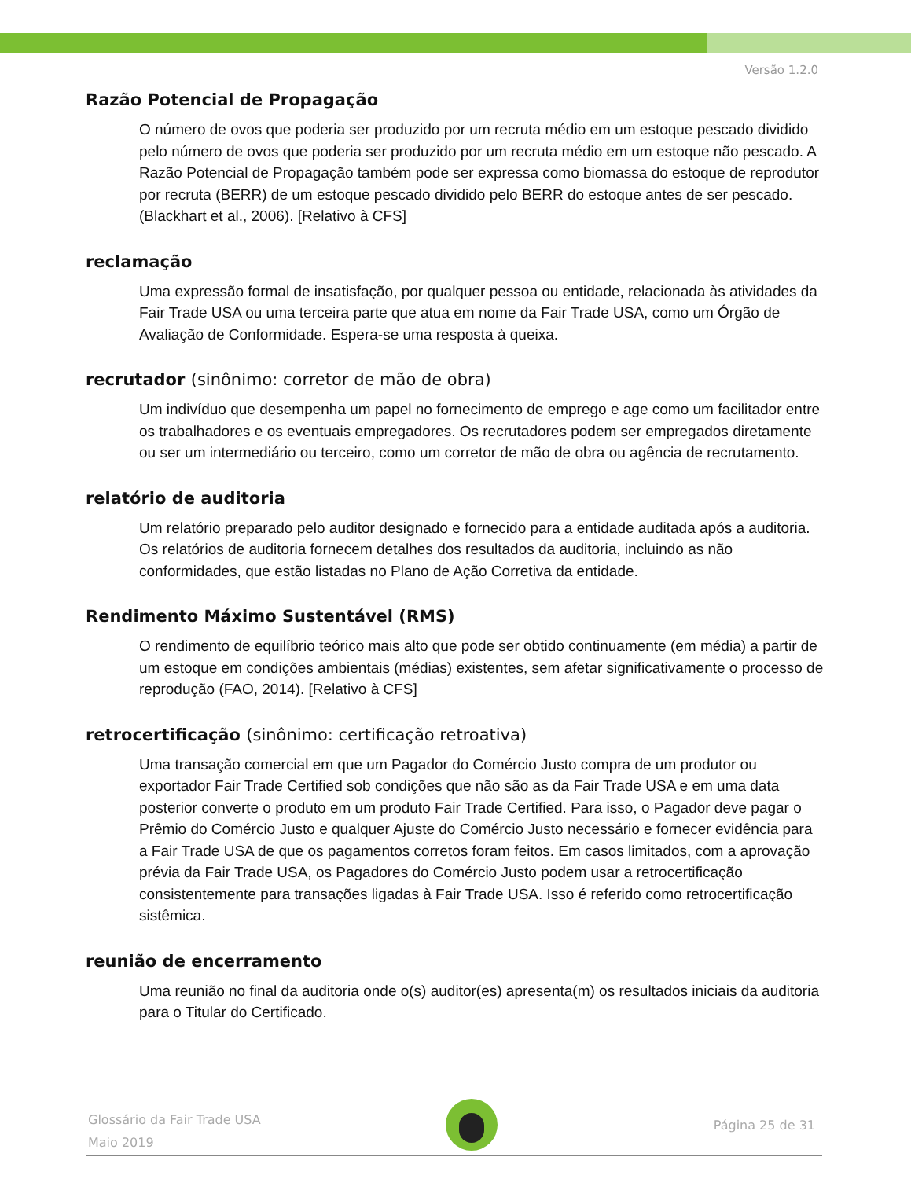Versão 1.2.0
Razão Potencial de Propagação
O número de ovos que poderia ser produzido por um recruta médio em um estoque pescado dividido pelo número de ovos que poderia ser produzido por um recruta médio em um estoque não pescado. A Razão Potencial de Propagação também pode ser expressa como biomassa do estoque de reprodutor por recruta (BERR) de um estoque pescado dividido pelo BERR do estoque antes de ser pescado. (Blackhart et al., 2006). [Relativo à CFS]
reclamação
Uma expressão formal de insatisfação, por qualquer pessoa ou entidade, relacionada às atividades da Fair Trade USA ou uma terceira parte que atua em nome da Fair Trade USA, como um Órgão de Avaliação de Conformidade. Espera-se uma resposta à queixa.
recrutador (sinônimo: corretor de mão de obra)
Um indivíduo que desempenha um papel no fornecimento de emprego e age como um facilitador entre os trabalhadores e os eventuais empregadores. Os recrutadores podem ser empregados diretamente ou ser um intermediário ou terceiro, como um corretor de mão de obra ou agência de recrutamento.
relatório de auditoria
Um relatório preparado pelo auditor designado e fornecido para a entidade auditada após a auditoria. Os relatórios de auditoria fornecem detalhes dos resultados da auditoria, incluindo as não conformidades, que estão listadas no Plano de Ação Corretiva da entidade.
Rendimento Máximo Sustentável (RMS)
O rendimento de equilíbrio teórico mais alto que pode ser obtido continuamente (em média) a partir de um estoque em condições ambientais (médias) existentes, sem afetar significativamente o processo de reprodução (FAO, 2014). [Relativo à CFS]
retrocertificação (sinônimo: certificação retroativa)
Uma transação comercial em que um Pagador do Comércio Justo compra de um produtor ou exportador Fair Trade Certified sob condições que não são as da Fair Trade USA e em uma data posterior converte o produto em um produto Fair Trade Certified. Para isso, o Pagador deve pagar o Prêmio do Comércio Justo e qualquer Ajuste do Comércio Justo necessário e fornecer evidência para a Fair Trade USA de que os pagamentos corretos foram feitos. Em casos limitados, com a aprovação prévia da Fair Trade USA, os Pagadores do Comércio Justo podem usar a retrocertificação consistentemente para transações ligadas à Fair Trade USA. Isso é referido como retrocertificação sistêmica.
reunião de encerramento
Uma reunião no final da auditoria onde o(s) auditor(es) apresenta(m) os resultados iniciais da auditoria para o Titular do Certificado.
Glossário da Fair Trade USA
Maio 2019
Página 25 de 31